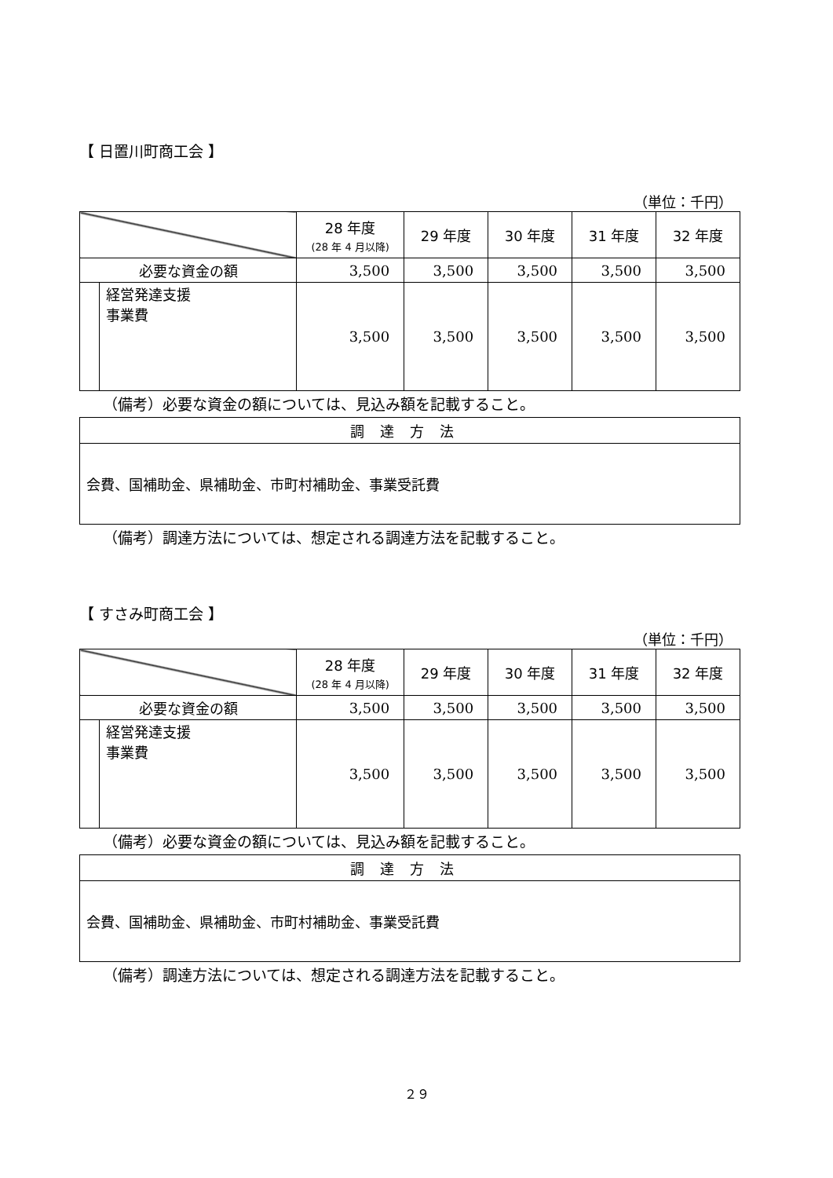【 日置川町商工会 】
（単位：千円）
| | | 28 年度 (28 年 4 月以降) | 29 年度 | 30 年度 | 31 年度 | 32 年度 |
| --- | --- | --- | --- | --- | --- | --- |
| 必要な資金の額 | | 3,500 | 3,500 | 3,500 | 3,500 | 3,500 |
| | 経営発達支援 事業費 | 3,500 | 3,500 | 3,500 | 3,500 | 3,500 |
（備考）必要な資金の額については、見込み額を記載すること。
| 調達方法 |
| --- |
| 会費、国補助金、県補助金、市町村補助金、事業受託費 |
（備考）調達方法については、想定される調達方法を記載すること。
【 すさみ町商工会 】
（単位：千円）
| | | 28 年度 (28 年 4 月以降) | 29 年度 | 30 年度 | 31 年度 | 32 年度 |
| --- | --- | --- | --- | --- | --- | --- |
| 必要な資金の額 | | 3,500 | 3,500 | 3,500 | 3,500 | 3,500 |
| | 経営発達支援 事業費 | 3,500 | 3,500 | 3,500 | 3,500 | 3,500 |
（備考）必要な資金の額については、見込み額を記載すること。
| 調達方法 |
| --- |
| 会費、国補助金、県補助金、市町村補助金、事業受託費 |
（備考）調達方法については、想定される調達方法を記載すること。
２９